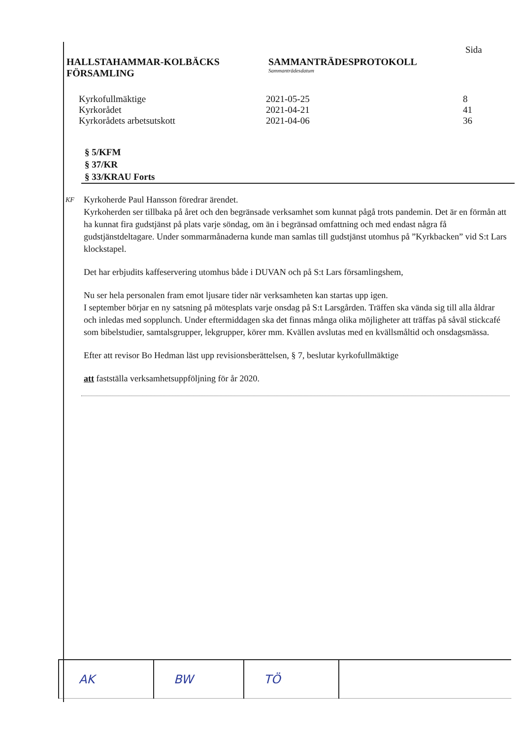HALLSTAHAMMAR-KOLBÄCKS
FÖRSAMLING
SAMMANTRÄDESPROTOKOLL
Sammanträdesdatum
Sida
| Kyrkofullmäktige | 2021-05-25 | 8 |
| Kyrkorådet | 2021-04-21 | 41 |
| Kyrkorådets arbetsutskott | 2021-04-06 | 36 |
§ 5/KFM
§ 37/KR
§ 33/KRAU Forts
KF
Kyrkoherde Paul Hansson föredrar ärendet.
Kyrkoherden ser tillbaka på året och den begränsade verksamhet som kunnat pågå trots pandemin. Det är en förmån att ha kunnat fira gudstjänst på plats varje söndag, om än i begränsad omfattning och med endast några få gudstjänstdeltagare. Under sommarmånaderna kunde man samlas till gudstjänst utomhus på ”Kyrkbacken” vid S:t Lars klockstapel.
Det har erbjudits kaffeservering utomhus både i DUVAN och på S:t Lars församlingshem,
Nu ser hela personalen fram emot ljusare tider när verksamheten kan startas upp igen.
I september börjar en ny satsning på mötesplats varje onsdag på S:t Larsgården. Träffen ska vända sig till alla åldrar och inledas med sopplunch. Under eftermiddagen ska det finnas många olika möjligheter att träffas på såväl stickcafé som bibelstudier, samtalsgrupper, lekgrupper, körer mm. Kvällen avslutas med en kvällsmåltid och onsdagsmässa.
Efter att revisor Bo Hedman läst upp revisionsberättelsen, § 7, beslutar kyrkofullmäktige
att fastställa verksamhetsuppföljning för år 2020.
| AK | BW | TÖ | |